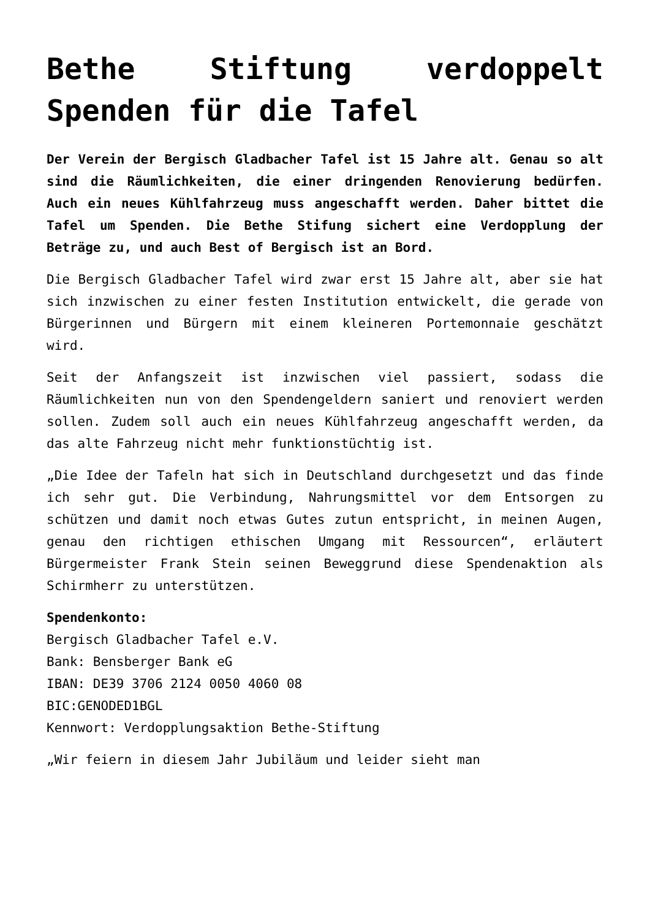Bethe Stiftung verdoppelt Spenden für die Tafel
Der Verein der Bergisch Gladbacher Tafel ist 15 Jahre alt. Genau so alt sind die Räumlichkeiten, die einer dringenden Renovierung bedürfen. Auch ein neues Kühlfahrzeug muss angeschafft werden. Daher bittet die Tafel um Spenden. Die Bethe Stifung sichert eine Verdopplung der Beträge zu, und auch Best of Bergisch ist an Bord.
Die Bergisch Gladbacher Tafel wird zwar erst 15 Jahre alt, aber sie hat sich inzwischen zu einer festen Institution entwickelt, die gerade von Bürgerinnen und Bürgern mit einem kleineren Portemonnaie geschätzt wird.
Seit der Anfangszeit ist inzwischen viel passiert, sodass die Räumlichkeiten nun von den Spendengeldern saniert und renoviert werden sollen. Zudem soll auch ein neues Kühlfahrzeug angeschafft werden, da das alte Fahrzeug nicht mehr funktionstüchtig ist.
„Die Idee der Tafeln hat sich in Deutschland durchgesetzt und das finde ich sehr gut. Die Verbindung, Nahrungsmittel vor dem Entsorgen zu schützen und damit noch etwas Gutes zutun entspricht, in meinen Augen, genau den richtigen ethischen Umgang mit Ressourcen“, erläutert Bürgermeister Frank Stein seinen Beweggrund diese Spendenaktion als Schirmherr zu unterstützen.
Spendenkonto:
Bergisch Gladbacher Tafel e.V.
Bank: Bensberger Bank eG
IBAN: DE39 3706 2124 0050 4060 08
BIC:GENODED1BGL
Kennwort: Verdopplungsaktion Bethe-Stiftung
„Wir feiern in diesem Jahr Jubiläum und leider sieht man